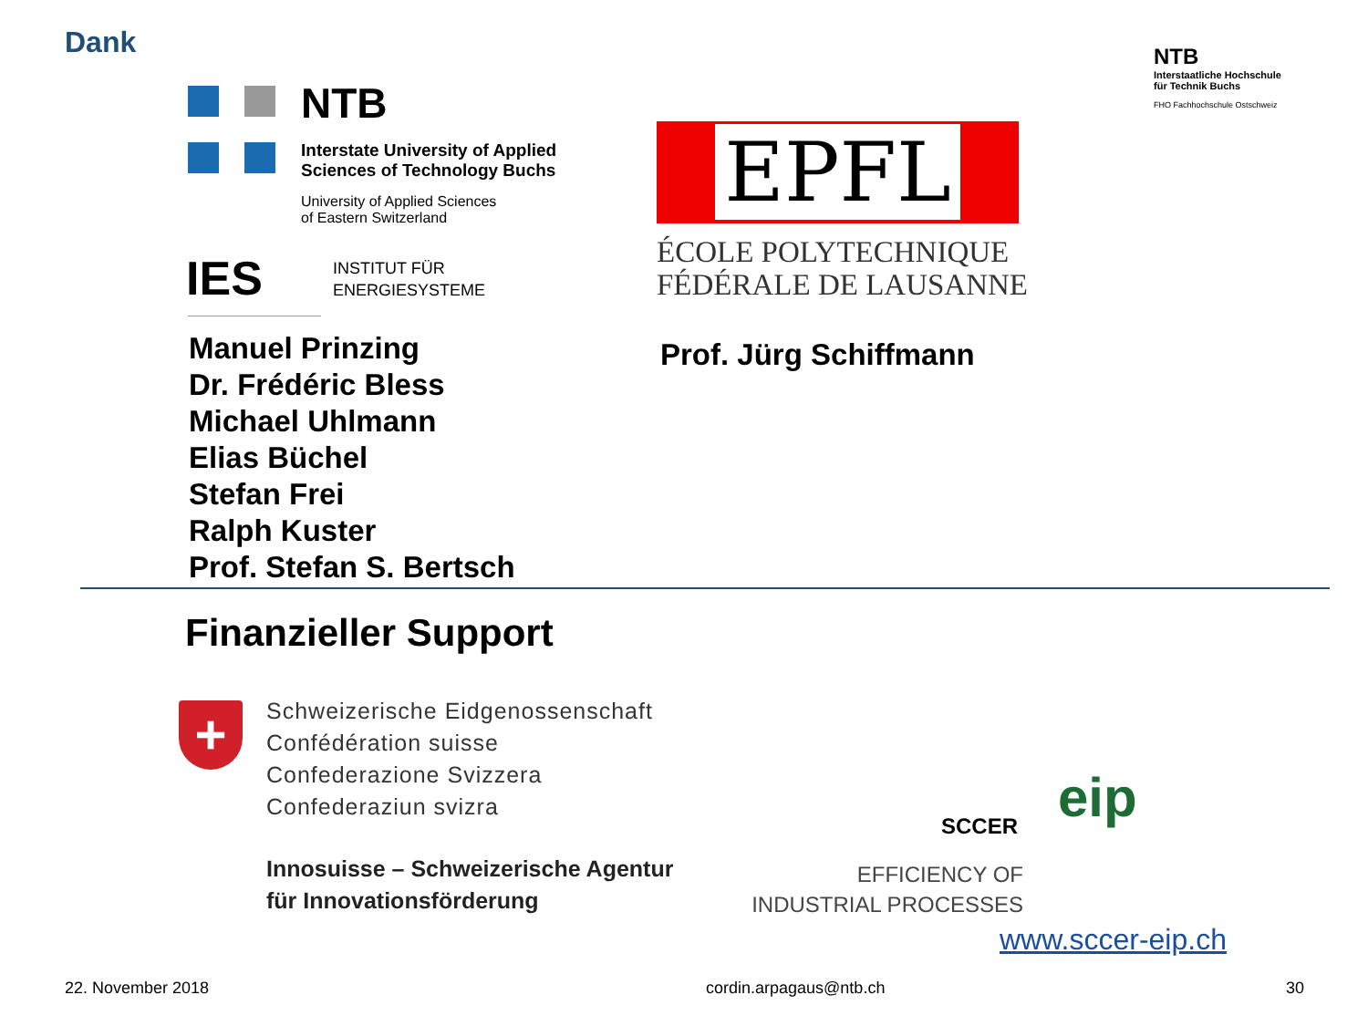Dank
NTB
Interstaatliche Hochschule
für Technik Buchs
FHO Fachhochschule Ostschweiz
NTB
Interstate University of Applied
Sciences of Technology Buchs
University of Applied Sciences
of Eastern Switzerland
IES
INSTITUT FÜR
ENERGIESYSTEME
EPFL
ÉCOLE POLYTECHNIQUE
FÉDÉRALE DE LAUSANNE
Manuel Prinzing
Dr. Frédéric Bless
Michael Uhlmann
Elias Büchel
Stefan Frei
Ralph Kuster
Prof. Stefan S. Bertsch
Prof. Jürg Schiffmann
Finanzieller Support
+
Schweizerische Eidgenossenschaft
Confédération suisse
Confederazione Svizzera
Confederaziun svizra
Innosuisse – Schweizerische Agentur
für Innovationsförderung
eip
SCCER
EFFICIENCY OF
INDUSTRIAL PROCESSES
www.sccer-eip.ch
22. November 2018 cordin.arpagaus@ntb.ch 30